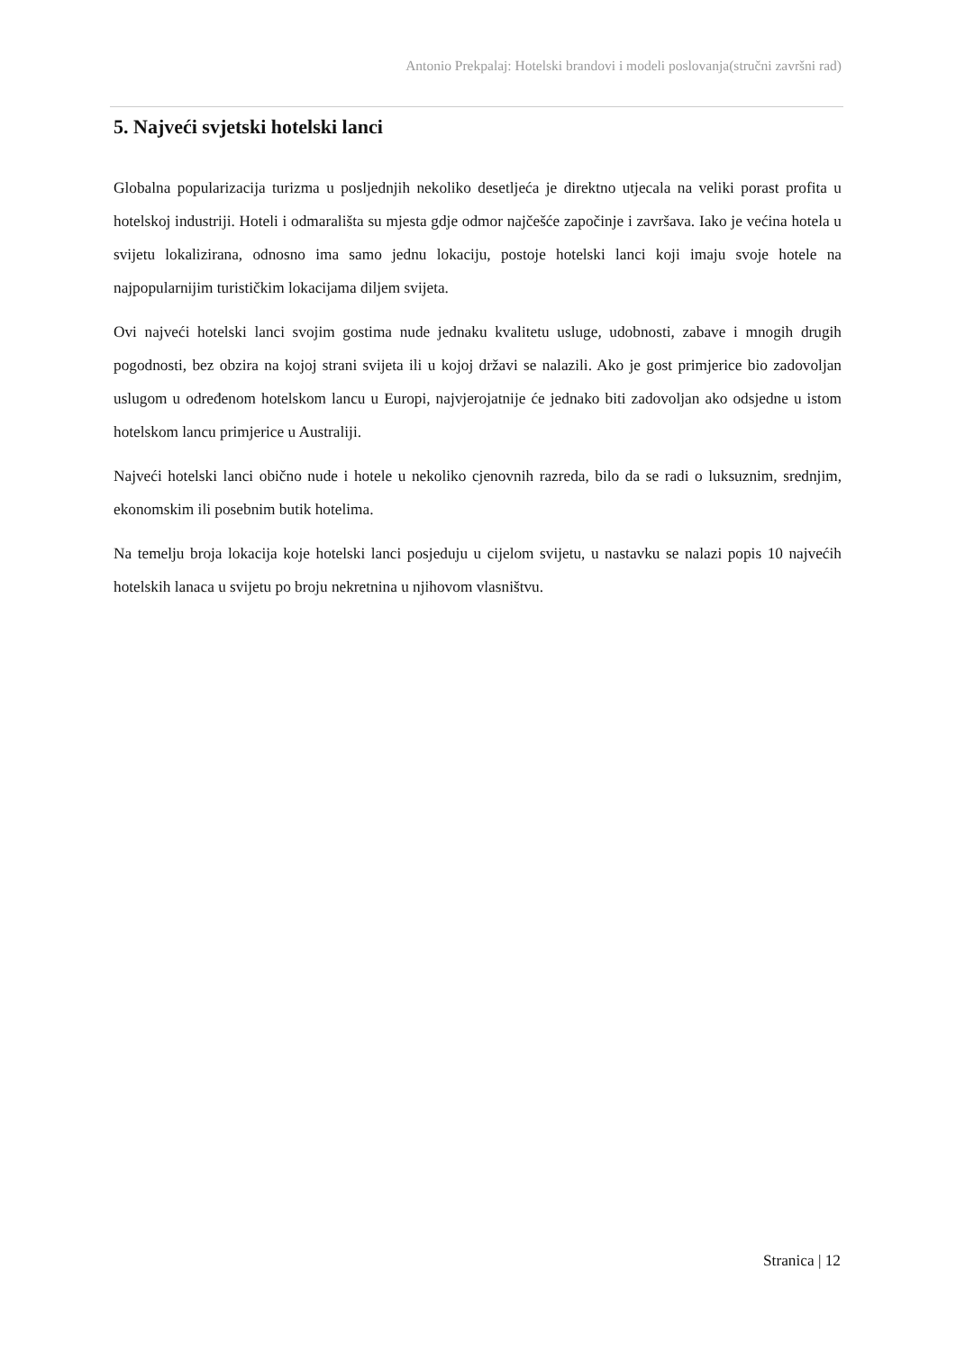Antonio Prekpalaj: Hotelski brandovi i modeli poslovanja(stručni završni rad)
5. Najveći svjetski hotelski lanci
Globalna popularizacija turizma u posljednjih nekoliko desetljeća je direktno utjecala na veliki porast profita u hotelskoj industriji. Hoteli i odmarališta su mjesta gdje odmor najčešće započinje i završava. Iako je većina hotela u svijetu lokalizirana, odnosno ima samo jednu lokaciju, postoje hotelski lanci koji imaju svoje hotele na najpopularnijim turističkim lokacijama diljem svijeta.
Ovi najveći hotelski lanci svojim gostima nude jednaku kvalitetu usluge, udobnosti, zabave i mnogih drugih pogodnosti, bez obzira na kojoj strani svijeta ili u kojoj državi se nalazili. Ako je gost primjerice bio zadovoljan uslugom u određenom hotelskom lancu u Europi, najvjerojatnije će jednako biti zadovoljan ako odsjedne u istom hotelskom lancu primjerice u Australiji.
Najveći hotelski lanci obično nude i hotele u nekoliko cjenovnih razreda, bilo da se radi o luksuznim, srednjim, ekonomskim ili posebnim butik hotelima.
Na temelju broja lokacija koje hotelski lanci posjeduju u cijelom svijetu, u nastavku se nalazi popis 10 najvećih hotelskih lanaca u svijetu po broju nekretnina u njihovom vlasništvu.
Stranica | 12